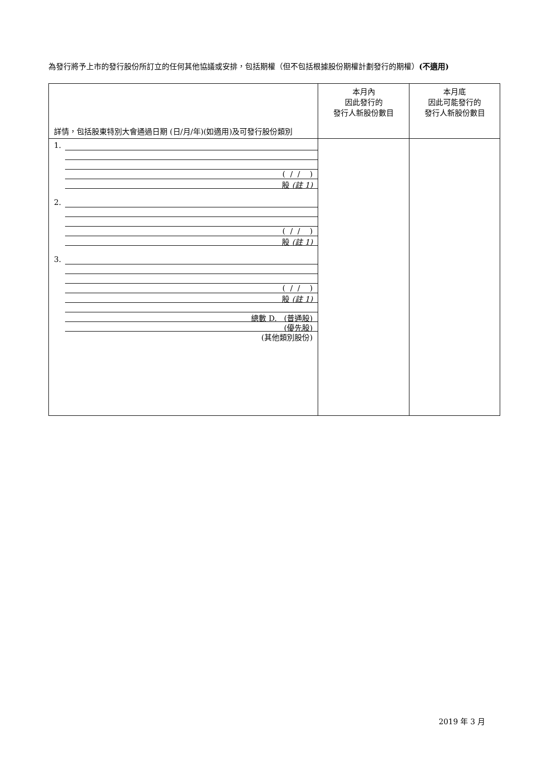為發行將予上市的發行股份所訂立的任何其他協議或安排，包括期權（但不包括根據股份期權計劃發行的期權）(不適用)
| 詳情，包括股東特別大會通過日期 (日/月/年)(如適用)及可發行股份類別 | 本月內 因此發行的 發行人新股份數目 | 本月底 因此可能發行的 發行人新股份數目 |
| 1. ( / / ) 股 (註 1) 2. ( / / ) 股 (註 1) 3. ( / / ) 股 (註 1) 總數 D. (普通股) (優先股) (其他類別股份) | | |
2019 年 3 月